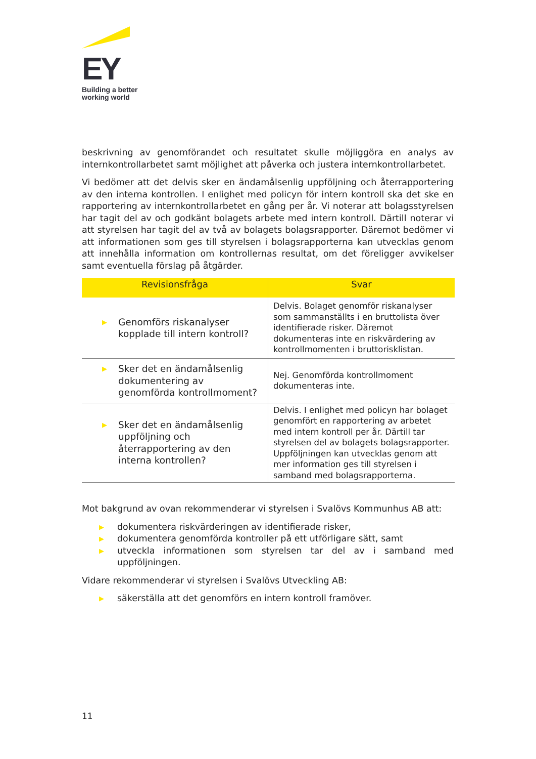EY
Building a better
working world
beskrivning av genomförandet och resultatet skulle möjliggöra en analys av internkontrollarbetet samt möjlighet att påverka och justera internkontrollarbetet.
Vi bedömer att det delvis sker en ändamålsenlig uppföljning och återrapportering av den interna kontrollen. I enlighet med policyn för intern kontroll ska det ske en rapportering av internkontrollarbetet en gång per år. Vi noterar att bolagsstyrelsen har tagit del av och godkänt bolagets arbete med intern kontroll. Därtill noterar vi att styrelsen har tagit del av två av bolagets bolagsrapporter. Däremot bedömer vi att informationen som ges till styrelsen i bolagsrapporterna kan utvecklas genom att innehålla information om kontrollernas resultat, om det föreligger avvikelser samt eventuella förslag på åtgärder.
| Revisionsfråga | Svar |
| --- | --- |
| ▶ Genomförs riskanalyser kopplade till intern kontroll? | Delvis. Bolaget genomför riskanalyser som sammanställts i en bruttolista över identifierade risker. Däremot dokumenteras inte en riskvärdering av kontrollmomenten i bruttorisklistan. |
| ▶ Sker det en ändamålsenlig dokumentering av genomförda kontrollmoment? | Nej. Genomförda kontrollmoment dokumenteras inte. |
| ▶ Sker det en ändamålsenlig uppföljning och återrapportering av den interna kontrollen? | Delvis. I enlighet med policyn har bolaget genomfört en rapportering av arbetet med intern kontroll per år. Därtill tar styrelsen del av bolagets bolagsrapporter. Uppföljningen kan utvecklas genom att mer information ges till styrelsen i samband med bolagsrapporterna. |
Mot bakgrund av ovan rekommenderar vi styrelsen i Svalövs Kommunhus AB att:
▶ dokumentera riskvärderingen av identifierade risker,
▶ dokumentera genomförda kontroller på ett utförligare sätt, samt
▶ utveckla informationen som styrelsen tar del av i samband med uppföljningen.
Vidare rekommenderar vi styrelsen i Svalövs Utveckling AB:
▶ säkerställa att det genomförs en intern kontroll framöver.
11